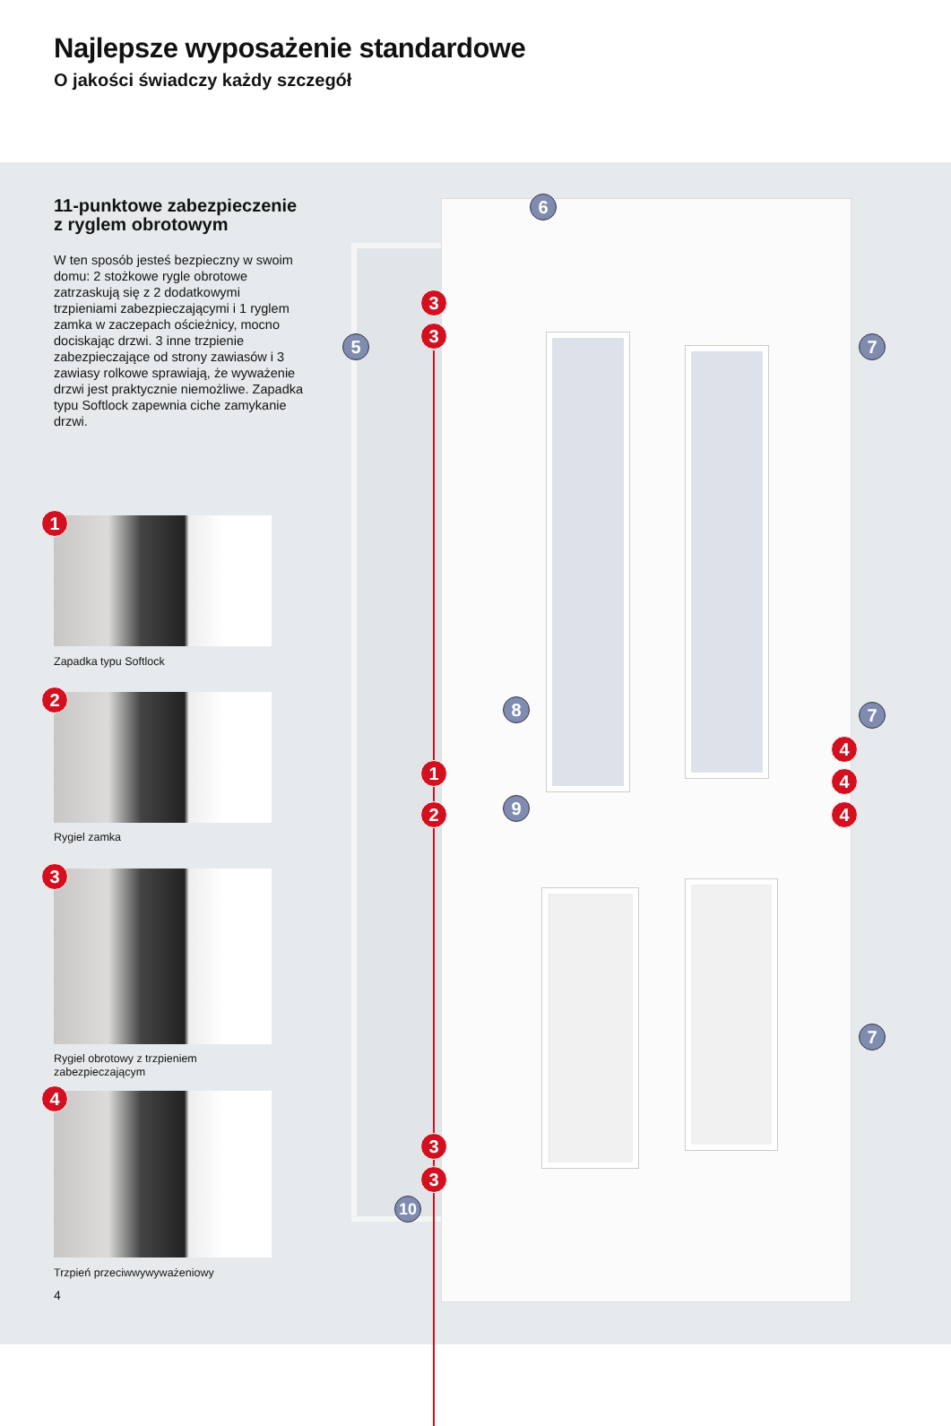Najlepsze wyposażenie standardowe
O jakości świadczy każdy szczegół
11-punktowe zabezpieczenie z ryglem obrotowym
W ten sposób jesteś bezpieczny w swoim domu: 2 stożkowe rygle obrotowe zatrzaskują się z 2 dodatkowymi trzpieniami zabezpieczającymi i 1 ryglem zamka w zaczepach ościeżnicy, mocno dociskając drzwi. 3 inne trzpienie zabezpieczające od strony zawiasów i 3 zawiasy rolkowe sprawiają, że wyważenie drzwi jest praktycznie niemożliwe. Zapadka typu Softlock zapewnia ciche zamykanie drzwi.
1
Zapadka typu Softlock
2
Rygiel zamka
3
Rygiel obrotowy z trzpieniem
zabezpieczającym
4
Trzpień przeciwwywyważeniowy
4
6
3
3
5 7
8 7
4
1 4
9
2 4
7
3
3
10